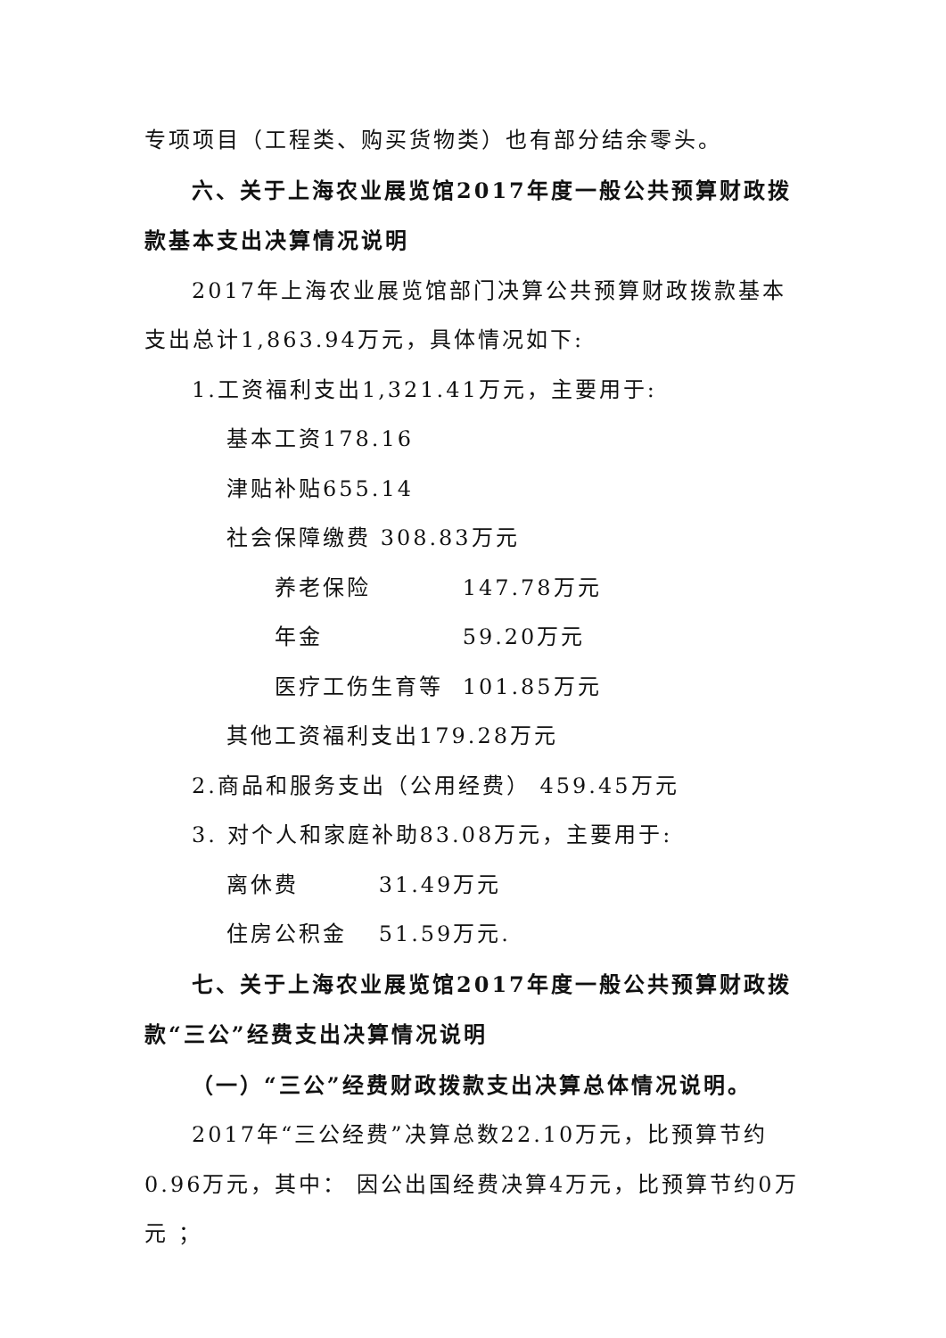专项项目（工程类、购买货物类）也有部分结余零头。
六、关于上海农业展览馆2017年度一般公共预算财政拨款基本支出决算情况说明
2017年上海农业展览馆部门决算公共预算财政拨款基本支出总计1,863.94万元，具体情况如下:
1.工资福利支出1,321.41万元，主要用于:
基本工资178.16
津贴补贴655.14
社会保障缴费 308.83万元
养老保险 147.78万元
年金 59.20万元
医疗工伤生育等 101.85万元
其他工资福利支出179.28万元
2.商品和服务支出（公用经费） 459.45万元
3. 对个人和家庭补助83.08万元，主要用于:
离休费 31.49万元
住房公积金 51.59万元.
七、关于上海农业展览馆2017年度一般公共预算财政拨款“三公”经费支出决算情况说明
（一）“三公”经费财政拨款支出决算总体情况说明。
2017年“三公经费”决算总数22.10万元，比预算节约0.96万元，其中： 因公出国经费决算4万元，比预算节约0万元 ；